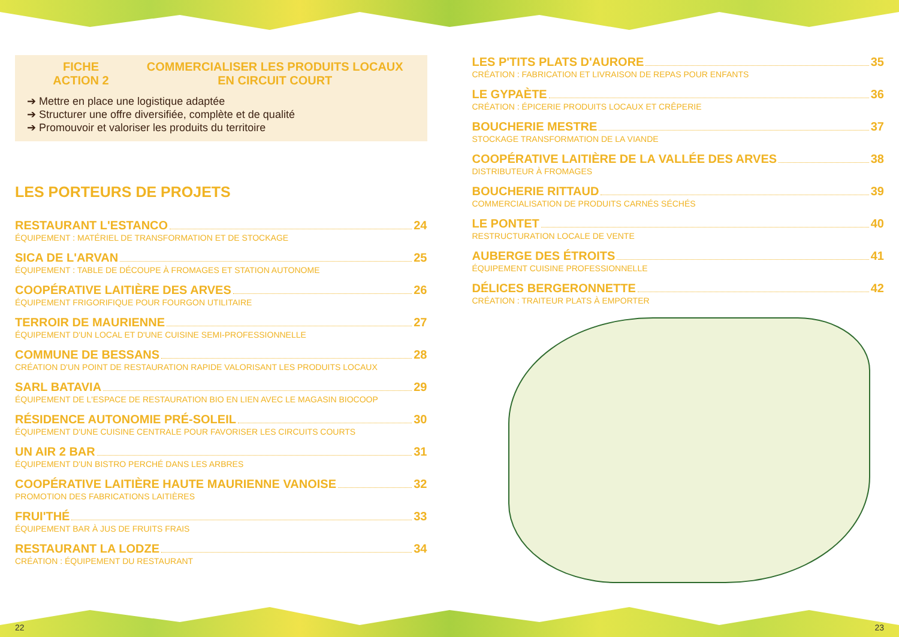FICHE
ACTION 2 COMMERCIALISER LES PRODUITS LOCAUX
EN CIRCUIT COURT
➔ Mettre en place une logistique adaptée
➔ Structurer une offre diversifiée, complète et de qualité
➔ Promouvoir et valoriser les produits du territoire
LES PORTEURS DE PROJETS
RESTAURANT L'ESTANCO 24
ÉQUIPEMENT : MATÉRIEL DE TRANSFORMATION ET DE STOCKAGE
SICA DE L'ARVAN 25
ÉQUIPEMENT : TABLE DE DÉCOUPE À FROMAGES ET STATION AUTONOME
COOPÉRATIVE LAITIÈRE DES ARVES 26
ÉQUIPEMENT FRIGORIFIQUE POUR FOURGON UTILITAIRE
TERROIR DE MAURIENNE 27
ÉQUIPEMENT D'UN LOCAL ET D'UNE CUISINE SEMI-PROFESSIONNELLE
COMMUNE DE BESSANS 28
CRÉATION D'UN POINT DE RESTAURATION RAPIDE VALORISANT LES PRODUITS LOCAUX
SARL BATAVIA 29
ÉQUIPEMENT DE L'ESPACE DE RESTAURATION BIO EN LIEN AVEC LE MAGASIN BIOCOOP
RÉSIDENCE AUTONOMIE PRÉ-SOLEIL 30
ÉQUIPEMENT D'UNE CUISINE CENTRALE POUR FAVORISER LES CIRCUITS COURTS
UN AIR 2 BAR 31
ÉQUIPEMENT D'UN BISTRO PERCHÉ DANS LES ARBRES
COOPÉRATIVE LAITIÈRE HAUTE MAURIENNE VANOISE 32
PROMOTION DES FABRICATIONS LAITIÈRES
FRUI'THÉ 33
ÉQUIPEMENT BAR À JUS DE FRUITS FRAIS
RESTAURANT LA LODZE 34
CRÉATION : ÉQUIPEMENT DU RESTAURANT
LES P'TITS PLATS D'AURORE 35
CRÉATION : FABRICATION ET LIVRAISON DE REPAS POUR ENFANTS
LE GYPAÈTE 36
CRÉATION : ÉPICERIE PRODUITS LOCAUX ET CRÊPERIE
BOUCHERIE MESTRE 37
STOCKAGE TRANSFORMATION DE LA VIANDE
COOPÉRATIVE LAITIÈRE DE LA VALLÉE DES ARVES 38
DISTRIBUTEUR À FROMAGES
BOUCHERIE RITTAUD 39
COMMERCIALISATION DE PRODUITS CARNÉS SÉCHÉS
LE PONTET 40
RESTRUCTURATION LOCALE DE VENTE
AUBERGE DES ÉTROITS 41
ÉQUIPEMENT CUISINE PROFESSIONNELLE
DÉLICES BERGERONNETTE 42
CRÉATION : TRAITEUR PLATS À EMPORTER
22 23